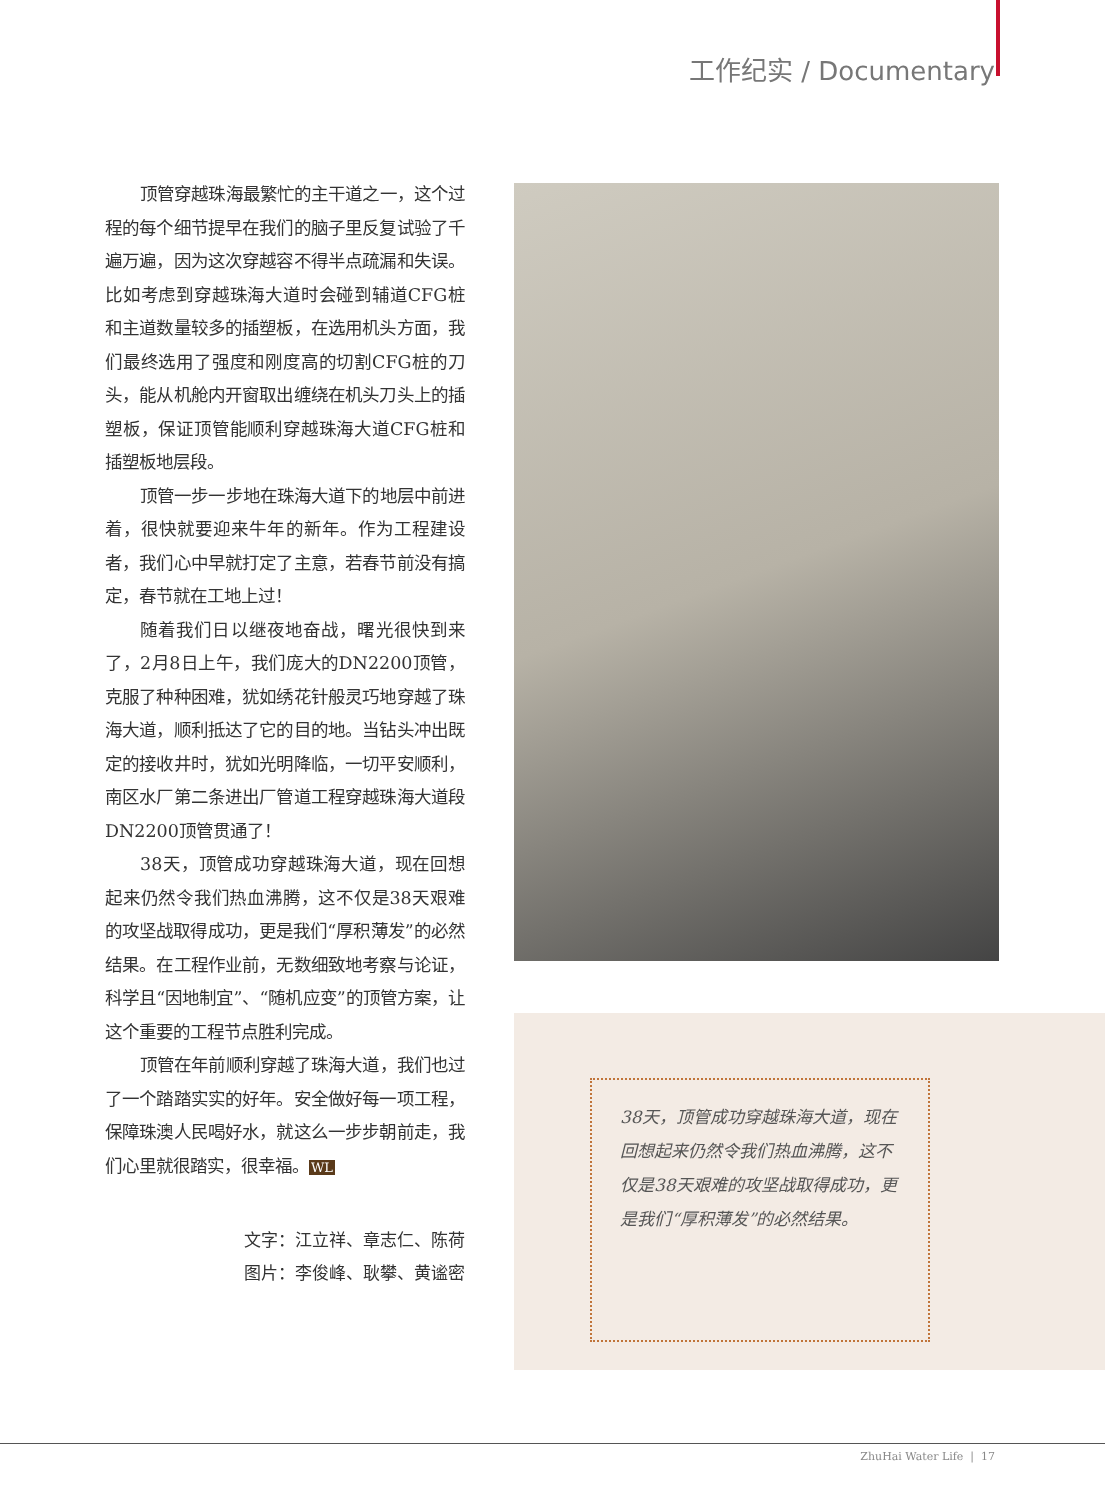工作纪实 / Documentary
顶管穿越珠海最繁忙的主干道之一，这个过程的每个细节提早在我们的脑子里反复试验了千遍万遍，因为这次穿越容不得半点疏漏和失误。比如考虑到穿越珠海大道时会碰到辅道CFG桩和主道数量较多的插塑板，在选用机头方面，我们最终选用了强度和刚度高的切割CFG桩的刀头，能从机舱内开窗取出缠绕在机头刀头上的插塑板，保证顶管能顺利穿越珠海大道CFG桩和插塑板地层段。
顶管一步一步地在珠海大道下的地层中前进着，很快就要迎来牛年的新年。作为工程建设者，我们心中早就打定了主意，若春节前没有搞定，春节就在工地上过！
随着我们日以继夜地奋战，曙光很快到来了，2月8日上午，我们庞大的DN2200顶管，克服了种种困难，犹如绣花针般灵巧地穿越了珠海大道，顺利抵达了它的目的地。当钻头冲出既定的接收井时，犹如光明降临，一切平安顺利，南区水厂第二条进出厂管道工程穿越珠海大道段DN2200顶管贯通了！
38天，顶管成功穿越珠海大道，现在回想起来仍然令我们热血沸腾，这不仅是38天艰难的攻坚战取得成功，更是我们“厚积薄发”的必然结果。在工程作业前，无数细致地考察与论证，科学且“因地制宜”、“随机应变”的顶管方案，让这个重要的工程节点胜利完成。
顶管在年前顺利穿越了珠海大道，我们也过了一个踏踏实实的好年。安全做好每一项工程，保障珠澳人民喝好水，就这么一步步朝前走，我们心里就很踏实，很幸福。WL
文字：江立祥、章志仁、陈荷
图片：李俊峰、耿攀、黄谧密
38天，顶管成功穿越珠海大道，现在回想起来仍然令我们热血沸腾，这不仅是38天艰难的攻坚战取得成功，更是我们“厚积薄发”的必然结果。
ZhuHai Water Life | 17